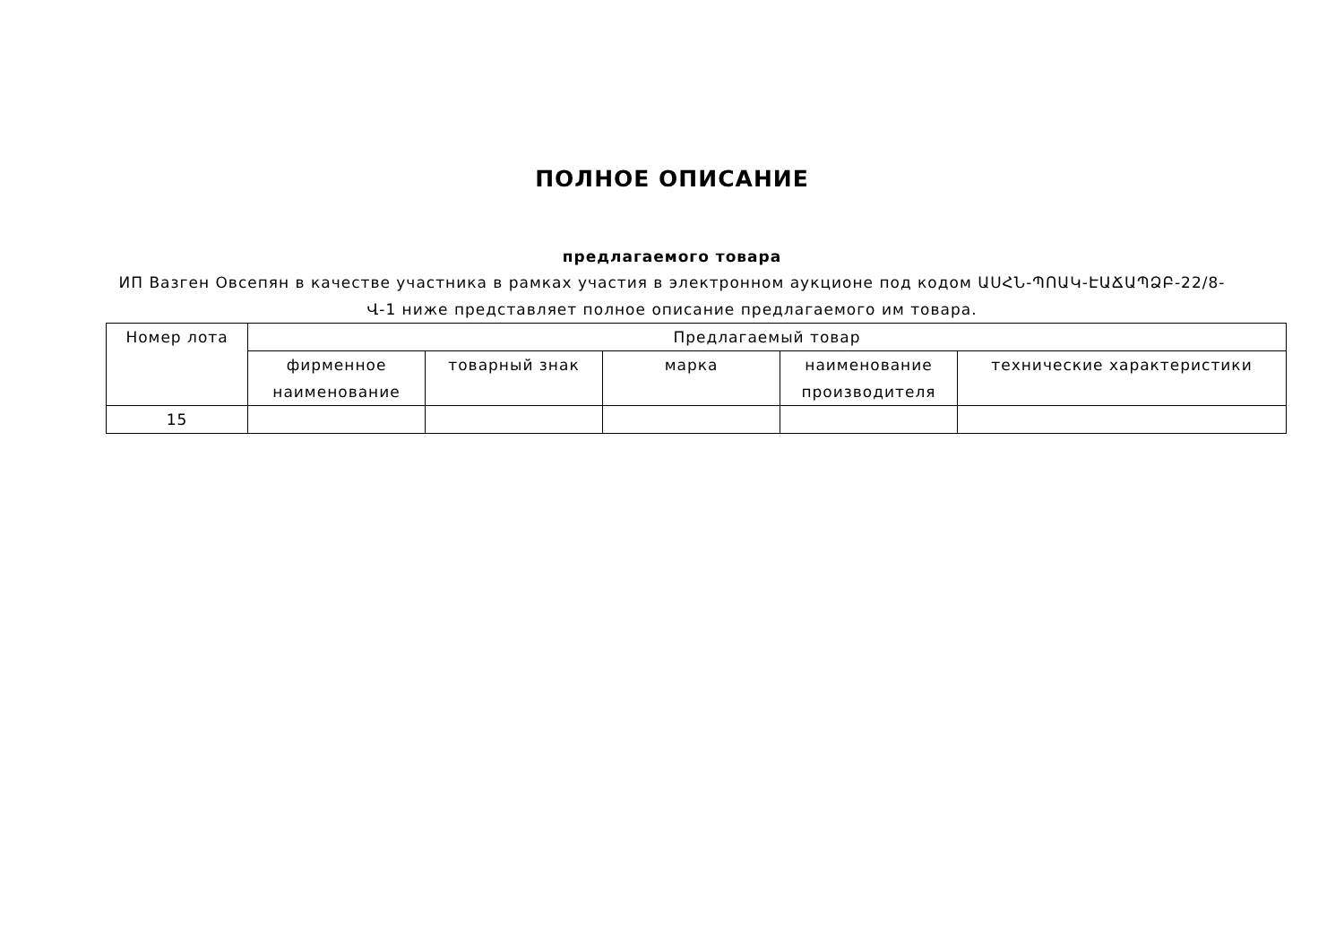ПОЛНОЕ ОПИСАНИЕ
предлагаемого товара
ИП Вазген Овсепян в качестве участника в рамках участия в электронном аукционе под кодом ԱՍՀՆ-ՊՈԱԿ-ԷԱՃԱՊՁԲ-22/8-Վ-1 ниже представляет полное описание предлагаемого им товара.
| Номер лота | Предлагаемый товар | | | | |
| --- | --- | --- | --- | --- | --- |
| | фирменное наименование | товарный знак | марка | наименование производителя | технические характеристики |
| 15 | | | | | |